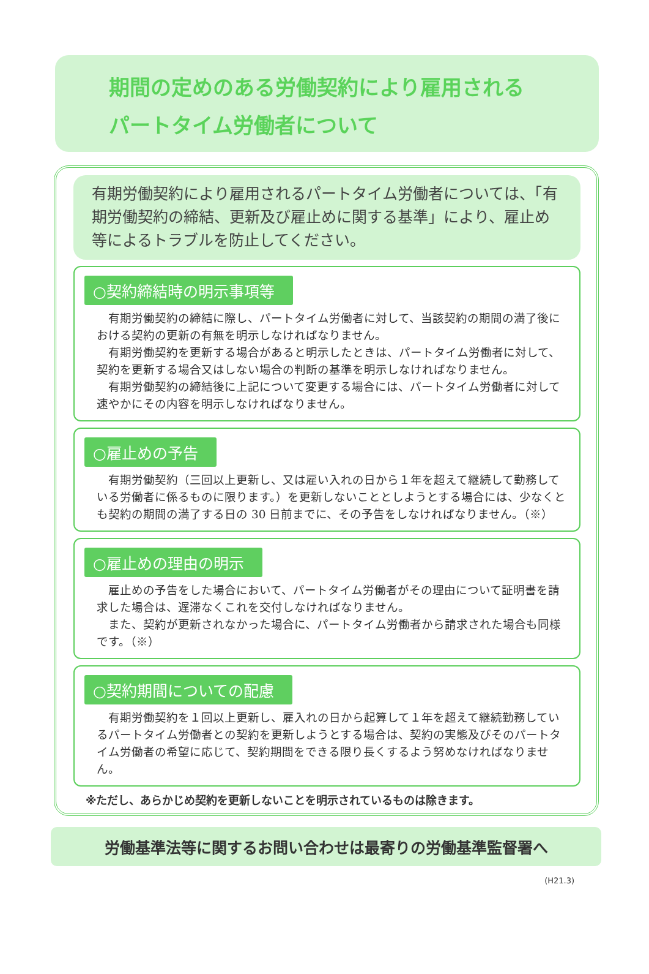期間の定めのある労働契約により雇用される
パートタイム労働者について
有期労働契約により雇用されるパートタイム労働者については、「有期労働契約の締結、更新及び雇止めに関する基準」により、雇止め等によるトラブルを防止してください。
○契約締結時の明示事項等
有期労働契約の締結に際し、パートタイム労働者に対して、当該契約の期間の満了後における契約の更新の有無を明示しなければなりません。
有期労働契約を更新する場合があると明示したときは、パートタイム労働者に対して、契約を更新する場合又はしない場合の判断の基準を明示しなければなりません。
有期労働契約の締結後に上記について変更する場合には、パートタイム労働者に対して速やかにその内容を明示しなければなりません。
○雇止めの予告
有期労働契約（三回以上更新し、又は雇い入れの日から１年を超えて継続して勤務している労働者に係るものに限ります。）を更新しないこととしようとする場合には、少なくとも契約の期間の満了する日の 30 日前までに、その予告をしなければなりません。（※）
○雇止めの理由の明示
雇止めの予告をした場合において、パートタイム労働者がその理由について証明書を請求した場合は、遅滞なくこれを交付しなければなりません。
また、契約が更新されなかった場合に、パートタイム労働者から請求された場合も同様です。（※）
○契約期間についての配慮
有期労働契約を１回以上更新し、雇入れの日から起算して１年を超えて継続勤務しているパートタイム労働者との契約を更新しようとする場合は、契約の実態及びそのパートタイム労働者の希望に応じて、契約期間をできる限り長くするよう努めなければなりません。
※ただし、あらかじめ契約を更新しないことを明示されているものは除きます。
労働基準法等に関するお問い合わせは最寄りの労働基準監督署へ
(H21.3)